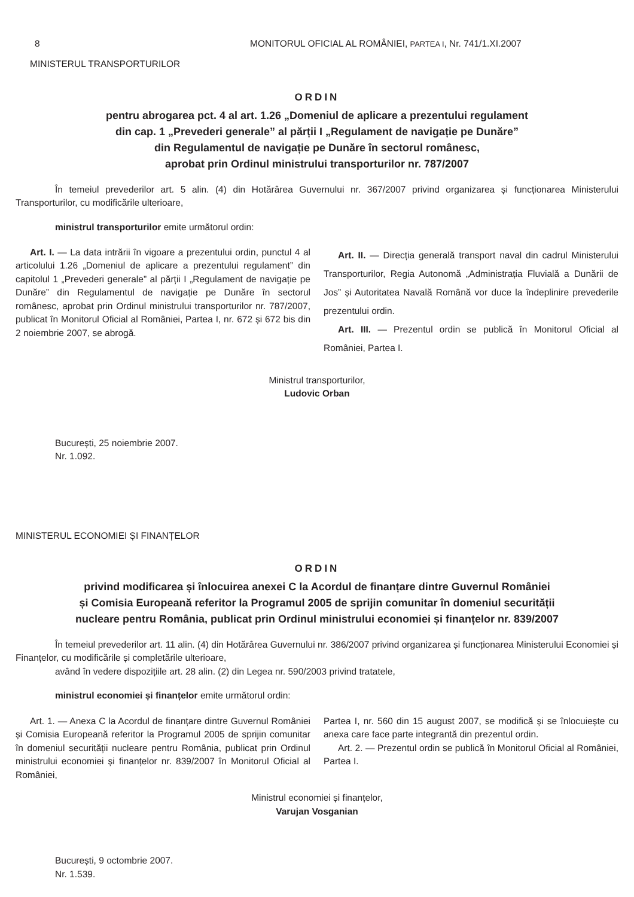8 MONITORUL OFICIAL AL ROMÂNIEI, PARTEA I, Nr. 741/1.XI.2007
MINISTERUL TRANSPORTURILOR
ORDIN
pentru abrogarea pct. 4 al art. 1.26 „Domeniul de aplicare a prezentului regulament
din cap. 1 „Prevederi generale” al părții I „Regulament de navigație pe Dunăre”
din Regulamentul de navigație pe Dunăre în sectorul românesc,
aprobat prin Ordinul ministrului transporturilor nr. 787/2007
În temeiul prevederilor art. 5 alin. (4) din Hotărârea Guvernului nr. 367/2007 privind organizarea și funcționarea Ministerului Transporturilor, cu modificările ulterioare,
ministrul transporturilor emite următorul ordin:
Art. I. — La data intrării în vigoare a prezentului ordin, punctul 4 al articolului 1.26 „Domeniul de aplicare a prezentului regulament” din capitolul 1 „Prevederi generale” al părții I „Regulament de navigație pe Dunăre” din Regulamentul de navigație pe Dunăre în sectorul românesc, aprobat prin Ordinul ministrului transporturilor nr. 787/2007, publicat în Monitorul Oficial al României, Partea I, nr. 672 și 672 bis din 2 noiembrie 2007, se abrogă.
Art. II. — Direcția generală transport naval din cadrul Ministerului Transporturilor, Regia Autonomă „Administrația Fluvială a Dunării de Jos” și Autoritatea Navală Română vor duce la îndeplinire prevederile prezentului ordin.
Art. III. — Prezentul ordin se publică în Monitorul Oficial al României, Partea I.
Ministrul transporturilor,
Ludovic Orban
București, 25 noiembrie 2007.
Nr. 1.092.
MINISTERUL ECONOMIEI ȘI FINANȚELOR
ORDIN
privind modificarea și înlocuirea anexei C la Acordul de finanțare dintre Guvernul României
și Comisia Europeană referitor la Programul 2005 de sprijin comunitar în domeniul securității
nucleare pentru România, publicat prin Ordinul ministrului economiei și finanțelor nr. 839/2007
În temeiul prevederilor art. 11 alin. (4) din Hotărârea Guvernului nr. 386/2007 privind organizarea și funcționarea Ministerului Economiei și Finanțelor, cu modificările și completările ulterioare,
având în vedere dispozițiile art. 28 alin. (2) din Legea nr. 590/2003 privind tratatele,
ministrul economiei și finanțelor emite următorul ordin:
Art. 1. — Anexa C la Acordul de finanțare dintre Guvernul României și Comisia Europeană referitor la Programul 2005 de sprijin comunitar în domeniul securității nucleare pentru România, publicat prin Ordinul ministrului economiei și finanțelor nr. 839/2007 în Monitorul Oficial al României,
Partea I, nr. 560 din 15 august 2007, se modifică și se înlocuiește cu anexa care face parte integrantă din prezentul ordin.
Art. 2. — Prezentul ordin se publică în Monitorul Oficial al României, Partea I.
Ministrul economiei și finanțelor,
Varujan Vosganian
București, 9 octombrie 2007.
Nr. 1.539.